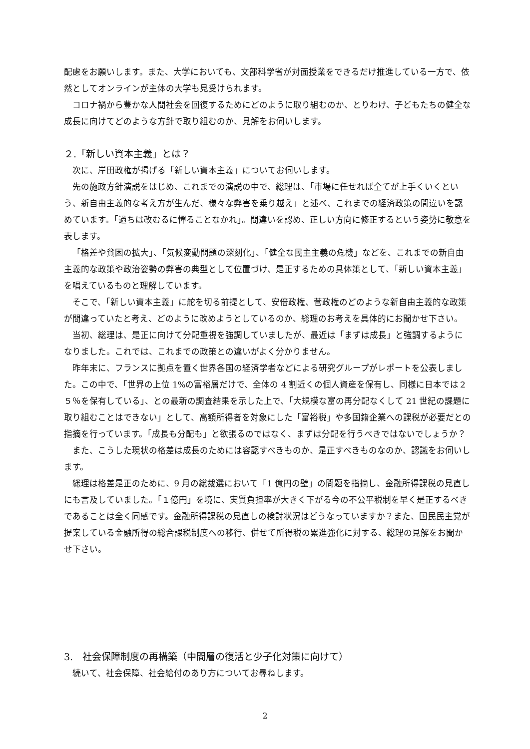配慮をお願いします。また、大学においても、文部科学省が対面授業をできるだけ推進している一方で、依然としてオンラインが主体の大学も見受けられます。
コロナ禍から豊かな人間社会を回復するためにどのように取り組むのか、とりわけ、子どもたちの健全な成長に向けてどのような方針で取り組むのか、見解をお伺いします。
２.「新しい資本主義」とは？
次に、岸田政権が掲げる「新しい資本主義」についてお伺いします。
先の施政方針演説をはじめ、これまでの演説の中で、総理は、「市場に任せれば全てが上手くいくという、新自由主義的な考え方が生んだ、様々な弊害を乗り越え」と述べ、これまでの経済政策の間違いを認めています。「過ちは改むるに憚ることなかれ」。間違いを認め、正しい方向に修正するという姿勢に敬意を表します。
「格差や貧困の拡大」、「気候変動問題の深刻化」、「健全な民主主義の危機」などを、これまでの新自由主義的な政策や政治姿勢の弊害の典型として位置づけ、是正するための具体策として、「新しい資本主義」を唱えているものと理解しています。
そこで、「新しい資本主義」に舵を切る前提として、安倍政権、菅政権のどのような新自由主義的な政策が間違っていたと考え、どのように改めようとしているのか、総理のお考えを具体的にお聞かせ下さい。
当初、総理は、是正に向けて分配重視を強調していましたが、最近は「まずは成長」と強調するようになりました。これでは、これまでの政策との違いがよく分かりません。
昨年末に、フランスに拠点を置く世界各国の経済学者などによる研究グループがレポートを公表しました。この中で、「世界の上位 1%の富裕層だけで、全体の 4 割近くの個人資産を保有し、同様に日本では２５％を保有している」、との最新の調査結果を示した上で、「大規模な富の再分配なくして 21 世紀の課題に取り組むことはできない」として、高額所得者を対象にした「富裕税」や多国籍企業への課税が必要だとの指摘を行っています。「成長も分配も」と欲張るのではなく、まずは分配を行うべきではないでしょうか？
また、こうした現状の格差は成長のためには容認すべきものか、是正すべきものなのか、認識をお伺いします。
総理は格差是正のために、9 月の総裁選において「1 億円の壁」の問題を指摘し、金融所得課税の見直しにも言及していました。「１億円」を境に、実質負担率が大きく下がる今の不公平税制を早く是正するべきであることは全く同感です。金融所得課税の見直しの検討状況はどうなっていますか？また、国民民主党が提案している金融所得の総合課税制度への移行、併せて所得税の累進強化に対する、総理の見解をお聞かせ下さい。
3.　社会保障制度の再構築（中間層の復活と少子化対策に向けて）
続いて、社会保障、社会給付のあり方についてお尋ねします。
2